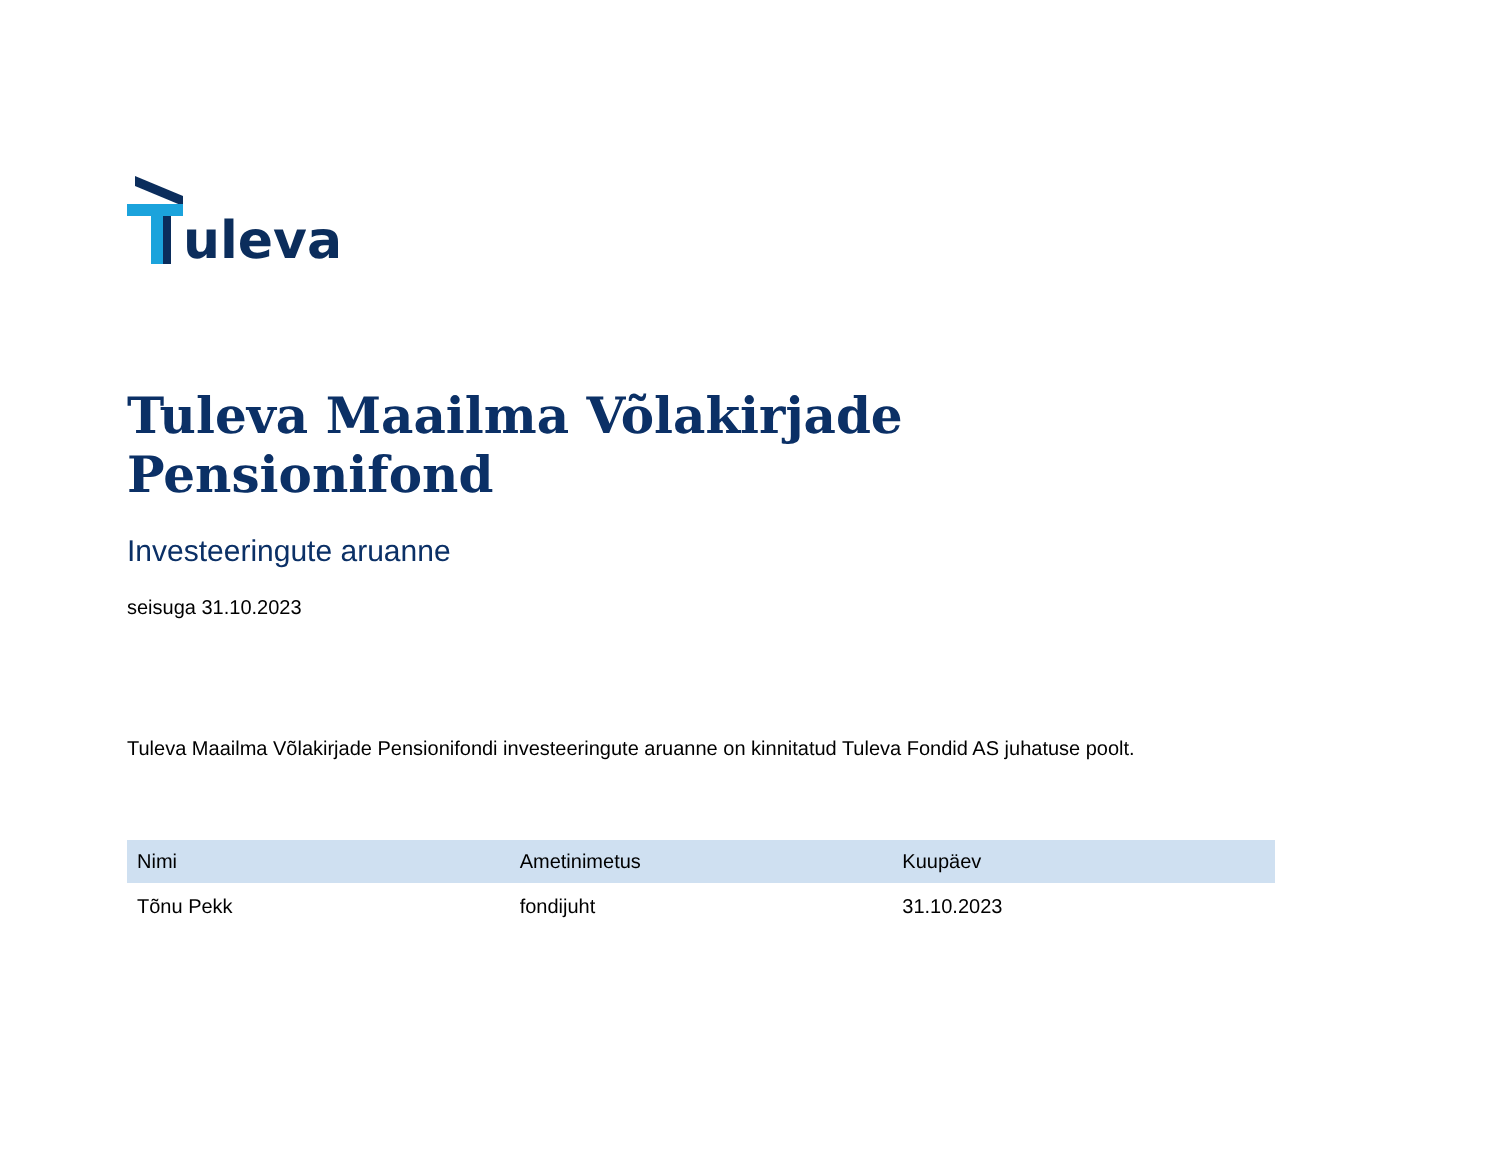uleva
Tuleva Maailma Võlakirjade Pensionifond
Investeeringute aruanne
seisuga 31.10.2023
Tuleva Maailma Võlakirjade Pensionifondi investeeringute aruanne on kinnitatud Tuleva Fondid AS juhatuse poolt.
| Nimi | Ametinimetus | Kuupäev |
| --- | --- | --- |
| Tõnu Pekk | fondijuht | 31.10.2023 |